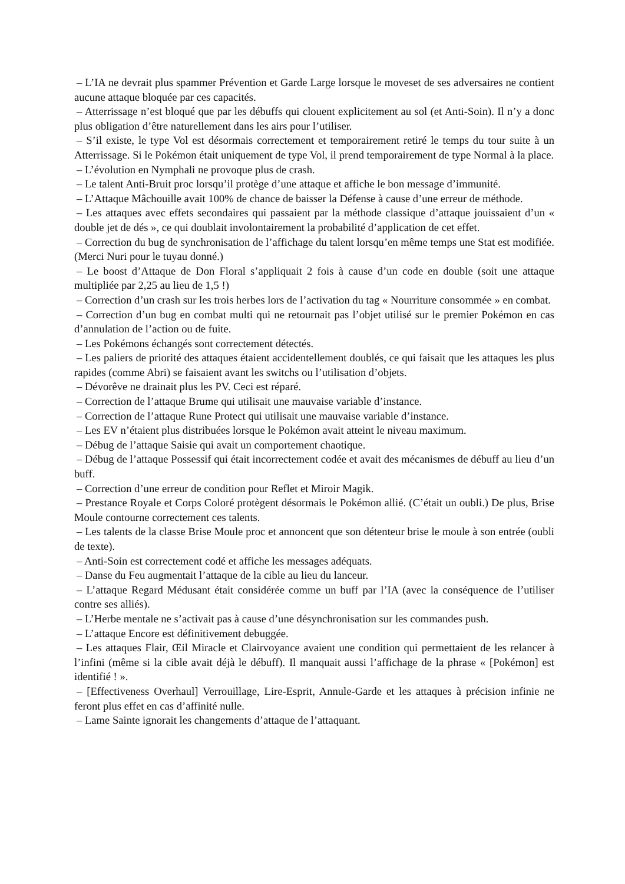– L’IA ne devrait plus spammer Prévention et Garde Large lorsque le moveset de ses adversaires ne contient aucune attaque bloquée par ces capacités.
– Atterrissage n’est bloqué que par les débuffs qui clouent explicitement au sol (et Anti-Soin). Il n’y a donc plus obligation d’être naturellement dans les airs pour l’utiliser.
– S’il existe, le type Vol est désormais correctement et temporairement retiré le temps du tour suite à un Atterrissage. Si le Pokémon était uniquement de type Vol, il prend temporairement de type Normal à la place.
– L’évolution en Nymphali ne provoque plus de crash.
– Le talent Anti-Bruit proc lorsqu’il protège d’une attaque et affiche le bon message d’immunité.
– L’Attaque Mâchouille avait 100% de chance de baisser la Défense à cause d’une erreur de méthode.
– Les attaques avec effets secondaires qui passaient par la méthode classique d’attaque jouissaient d’un « double jet de dés », ce qui doublait involontairement la probabilité d’application de cet effet.
– Correction du bug de synchronisation de l’affichage du talent lorsqu’en même temps une Stat est modifiée. (Merci Nuri pour le tuyau donné.)
– Le boost d’Attaque de Don Floral s’appliquait 2 fois à cause d’un code en double (soit une attaque multipliée par 2,25 au lieu de 1,5 !)
– Correction d’un crash sur les trois herbes lors de l’activation du tag « Nourriture consommée » en combat.
– Correction d’un bug en combat multi qui ne retournait pas l’objet utilisé sur le premier Pokémon en cas d’annulation de l’action ou de fuite.
– Les Pokémons échangés sont correctement détectés.
– Les paliers de priorité des attaques étaient accidentellement doublés, ce qui faisait que les attaques les plus rapides (comme Abri) se faisaient avant les switchs ou l’utilisation d’objets.
– Dévorêve ne drainait plus les PV. Ceci est réparé.
– Correction de l’attaque Brume qui utilisait une mauvaise variable d’instance.
– Correction de l’attaque Rune Protect qui utilisait une mauvaise variable d’instance.
– Les EV n’étaient plus distribuées lorsque le Pokémon avait atteint le niveau maximum.
– Débug de l’attaque Saisie qui avait un comportement chaotique.
– Débug de l’attaque Possessif qui était incorrectement codée et avait des mécanismes de débuff au lieu d’un buff.
– Correction d’une erreur de condition pour Reflet et Miroir Magik.
– Prestance Royale et Corps Coloré protègent désormais le Pokémon allié. (C’était un oubli.) De plus, Brise Moule contourne correctement ces talents.
– Les talents de la classe Brise Moule proc et annoncent que son détenteur brise le moule à son entrée (oubli de texte).
– Anti-Soin est correctement codé et affiche les messages adéquats.
– Danse du Feu augmentait l’attaque de la cible au lieu du lanceur.
– L’attaque Regard Médusant était considérée comme un buff par l’IA (avec la conséquence de l’utiliser contre ses alliés).
– L’Herbe mentale ne s’activait pas à cause d’une désynchronisation sur les commandes push.
– L’attaque Encore est définitivement debuggée.
– Les attaques Flair, Œil Miracle et Clairvoyance avaient une condition qui permettaient de les relancer à l’infini (même si la cible avait déjà le débuff). Il manquait aussi l’affichage de la phrase « [Pokémon] est identifié ! ».
– [Effectiveness Overhaul] Verrouillage, Lire-Esprit, Annule-Garde et les attaques à précision infinie ne feront plus effet en cas d’affinité nulle.
– Lame Sainte ignorait les changements d’attaque de l’attaquant.